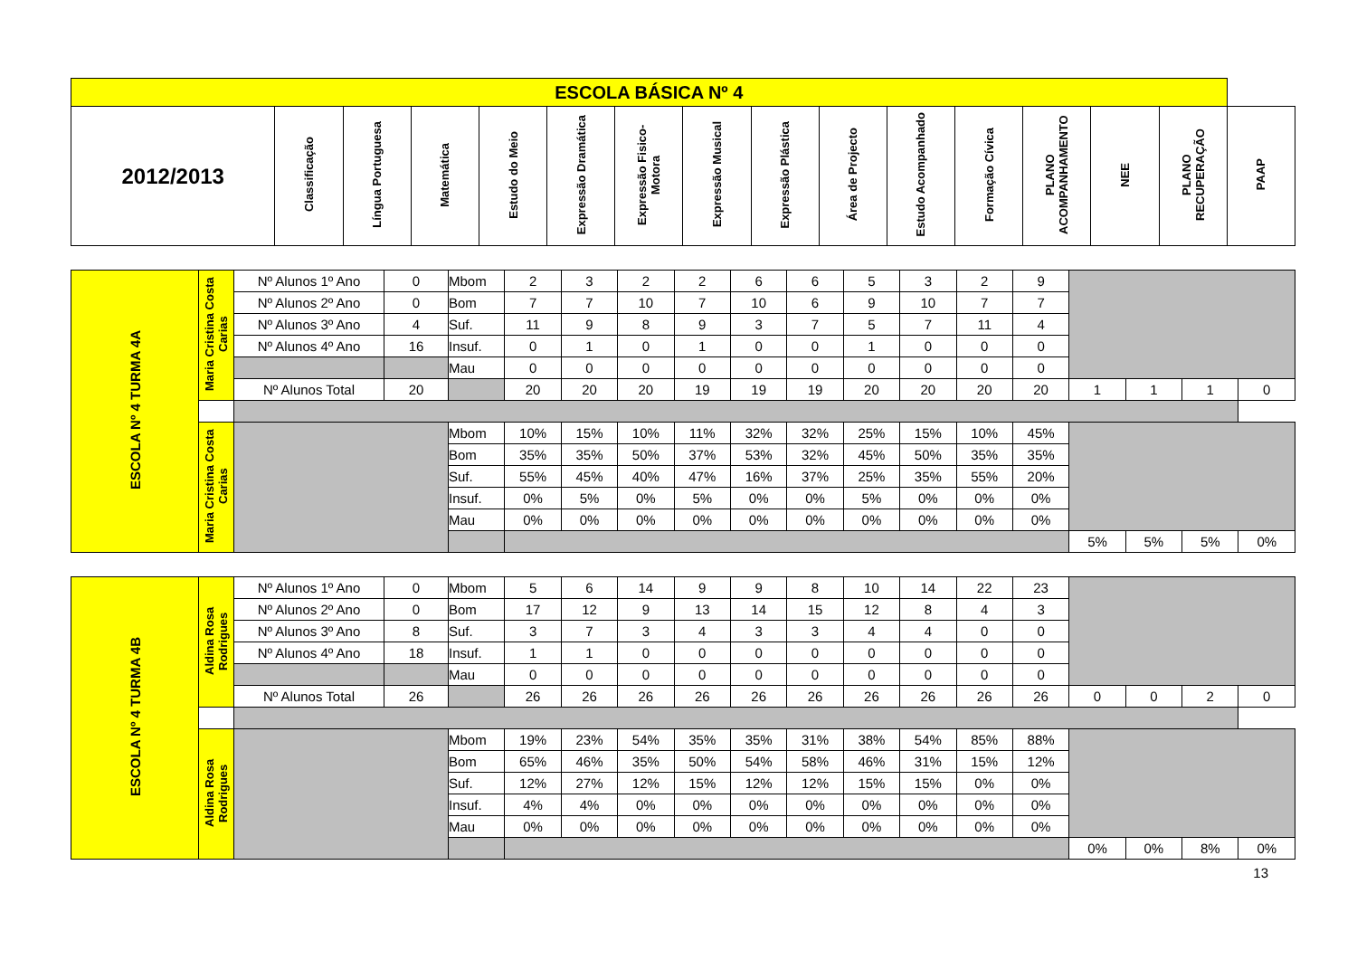| ESCOLA BÁSICA Nº 4 | | | | | | | | | | | | | | | |
| --- | --- | --- | --- | --- | --- | --- | --- | --- | --- | --- | --- | --- | --- | --- | --- |
| 2012/2013 | Classificação | Língua Portuguesa | Matemática | Estudo do Meio | Expressão Dramática | Expressão Fisico-Motora | Expressão Musical | Expressão Plástica | Área de Projecto | Estudo Acompanhado | Formação Cívica | PLANO ACOMPANHAMENTO | NEE | PLANO RECUPERAÇÃO | PAAP |
| ESCOLA Nº 4 TURMA 4A | Maria Cristina Costa Carias | Nº Alunos 1º Ano | 0 | Mbom | 2 | 3 | 2 | 2 | 6 | 6 | 5 | 3 | 2 | 9 | | | | |
| | | Nº Alunos 2º Ano | 0 | Bom | 7 | 7 | 10 | 7 | 10 | 6 | 9 | 10 | 7 | 7 | | | | |
| | | Nº Alunos 3º Ano | 4 | Suf. | 11 | 9 | 8 | 9 | 3 | 7 | 5 | 7 | 11 | 4 | | | | |
| | | Nº Alunos 4º Ano | 16 | Insuf. | 0 | 1 | 0 | 1 | 0 | 0 | 1 | 0 | 0 | 0 | | | | |
| | | | | Mau | 0 | 0 | 0 | 0 | 0 | 0 | 0 | 0 | 0 | 0 | | | | |
| | | Nº Alunos Total | 20 | | 20 | 20 | 20 | 19 | 19 | 19 | 20 | 20 | 20 | 20 | 1 | 1 | 1 | 0 |
| | Maria Cristina Costa Carias | | | Mbom | 10% | 15% | 10% | 11% | 32% | 32% | 25% | 15% | 10% | 45% | | | | |
| | | | | Bom | 35% | 35% | 50% | 37% | 53% | 32% | 45% | 50% | 35% | 35% | | | | |
| | | | | Suf. | 55% | 45% | 40% | 47% | 16% | 37% | 25% | 35% | 55% | 20% | | | | |
| | | | | Insuf. | 0% | 5% | 0% | 5% | 0% | 0% | 5% | 0% | 0% | 0% | | | | |
| | | | | Mau | 0% | 0% | 0% | 0% | 0% | 0% | 0% | 0% | 0% | 0% | | | | |
| | | | | | | | | | | | | | | | 5% | 5% | 5% | 0% |
| ESCOLA Nº 4 TURMA 4B | Aldina Rosa Rodrigues | Nº Alunos 1º Ano | 0 | Mbom | 5 | 6 | 14 | 9 | 9 | 8 | 10 | 14 | 22 | 23 | | | | |
| | | Nº Alunos 2º Ano | 0 | Bom | 17 | 12 | 9 | 13 | 14 | 15 | 12 | 8 | 4 | 3 | | | | |
| | | Nº Alunos 3º Ano | 8 | Suf. | 3 | 7 | 3 | 4 | 3 | 3 | 4 | 4 | 0 | 0 | | | | |
| | | Nº Alunos 4º Ano | 18 | Insuf. | 1 | 1 | 0 | 0 | 0 | 0 | 0 | 0 | 0 | 0 | | | | |
| | | | | Mau | 0 | 0 | 0 | 0 | 0 | 0 | 0 | 0 | 0 | 0 | | | | |
| | | Nº Alunos Total | 26 | | 26 | 26 | 26 | 26 | 26 | 26 | 26 | 26 | 26 | 26 | 0 | 0 | 2 | 0 |
| | Aldina Rosa Rodrigues | | | Mbom | 19% | 23% | 54% | 35% | 35% | 31% | 38% | 54% | 85% | 88% | | | | |
| | | | | Bom | 65% | 46% | 35% | 50% | 54% | 58% | 46% | 31% | 15% | 12% | | | | |
| | | | | Suf. | 12% | 27% | 12% | 15% | 12% | 12% | 15% | 15% | 0% | 0% | | | | |
| | | | | Insuf. | 4% | 4% | 0% | 0% | 0% | 0% | 0% | 0% | 0% | 0% | | | | |
| | | | | Mau | 0% | 0% | 0% | 0% | 0% | 0% | 0% | 0% | 0% | 0% | | | | |
| | | | | | | | | | | | | | | | 0% | 0% | 8% | 0% |
13